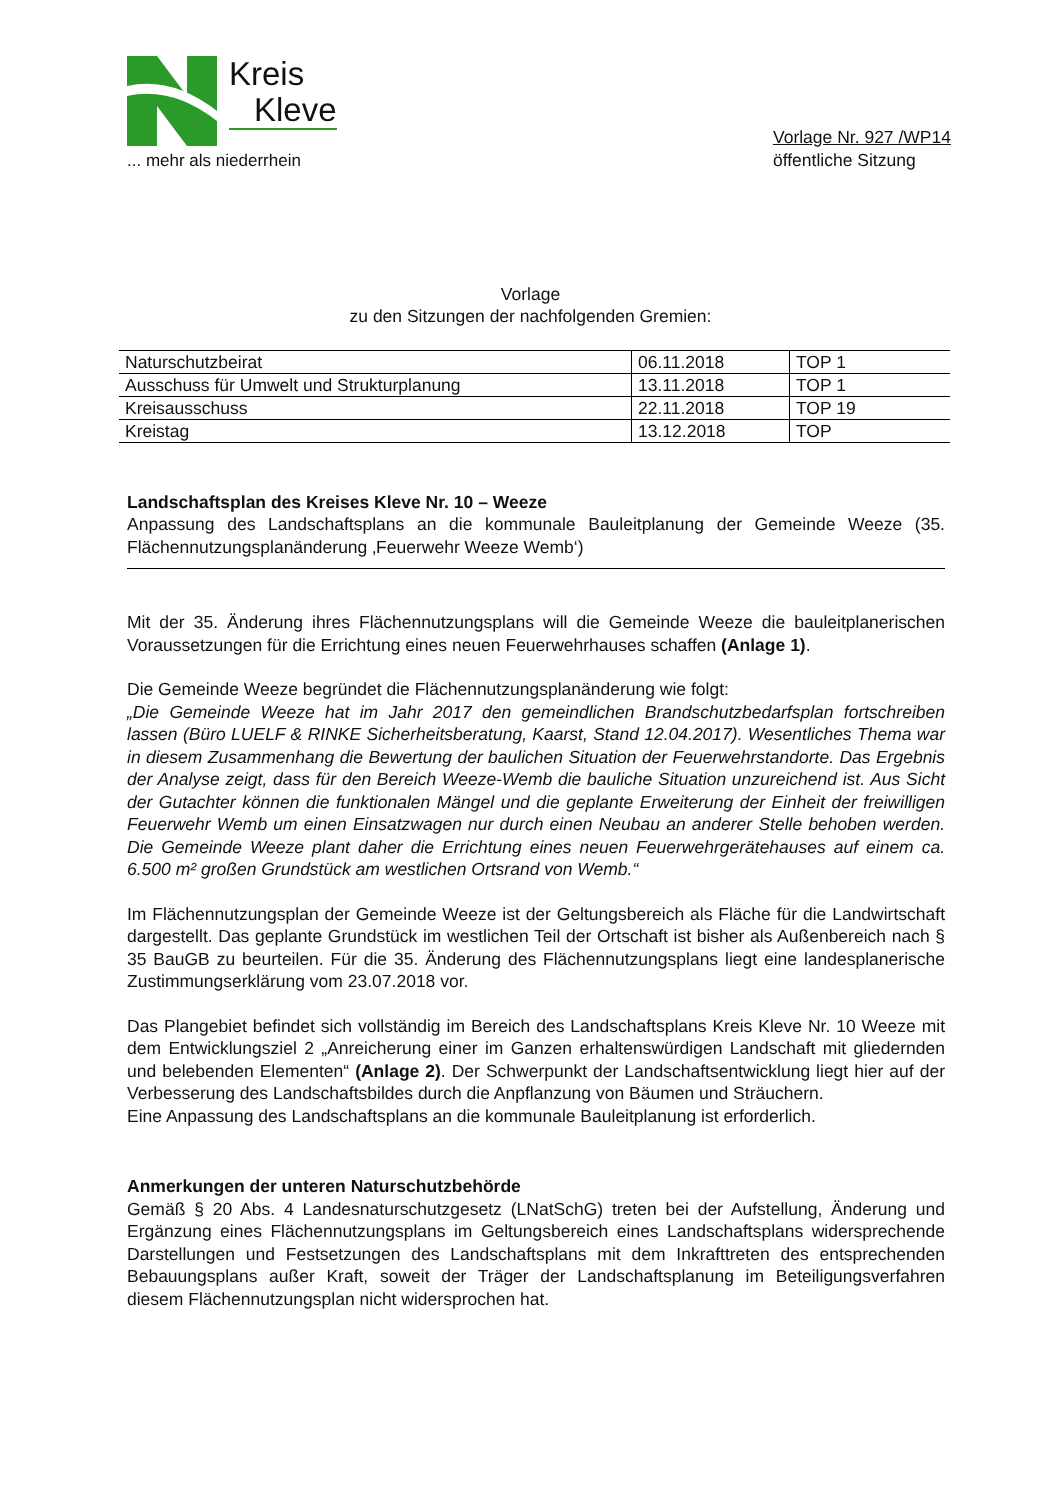Kreis
Kleve
... mehr als niederrhein
Vorlage Nr. 927 /WP14
öffentliche Sitzung
Vorlage
zu den Sitzungen der nachfolgenden Gremien:
| Naturschutzbeirat | 06.11.2018 | TOP 1 |
| Ausschuss für Umwelt und Strukturplanung | 13.11.2018 | TOP 1 |
| Kreisausschuss | 22.11.2018 | TOP 19 |
| Kreistag | 13.12.2018 | TOP |
Landschaftsplan des Kreises Kleve Nr. 10 – Weeze
Anpassung des Landschaftsplans an die kommunale Bauleitplanung der Gemeinde Weeze (35. Flächennutzungsplanänderung ‚Feuerwehr Weeze Wemb‘)
Mit der 35. Änderung ihres Flächennutzungsplans will die Gemeinde Weeze die bauleitplanerischen Voraussetzungen für die Errichtung eines neuen Feuerwehrhauses schaffen (Anlage 1).
Die Gemeinde Weeze begründet die Flächennutzungsplanänderung wie folgt:
„Die Gemeinde Weeze hat im Jahr 2017 den gemeindlichen Brandschutzbedarfsplan fortschreiben lassen (Büro LUELF & RINKE Sicherheitsberatung, Kaarst, Stand 12.04.2017). Wesentliches Thema war in diesem Zusammenhang die Bewertung der baulichen Situation der Feuerwehrstandorte. Das Ergebnis der Analyse zeigt, dass für den Bereich Weeze-Wemb die bauliche Situation unzureichend ist. Aus Sicht der Gutachter können die funktionalen Mängel und die geplante Erweiterung der Einheit der freiwilligen Feuerwehr Wemb um einen Einsatzwagen nur durch einen Neubau an anderer Stelle behoben werden. Die Gemeinde Weeze plant daher die Errichtung eines neuen Feuerwehrgerätehauses auf einem ca. 6.500 m² großen Grundstück am westlichen Ortsrand von Wemb.“
Im Flächennutzungsplan der Gemeinde Weeze ist der Geltungsbereich als Fläche für die Landwirtschaft dargestellt. Das geplante Grundstück im westlichen Teil der Ortschaft ist bisher als Außenbereich nach § 35 BauGB zu beurteilen. Für die 35. Änderung des Flächennutzungsplans liegt eine landesplanerische Zustimmungserklärung vom 23.07.2018 vor.
Das Plangebiet befindet sich vollständig im Bereich des Landschaftsplans Kreis Kleve Nr. 10 Weeze mit dem Entwicklungsziel 2 „Anreicherung einer im Ganzen erhaltenswürdigen Landschaft mit gliedernden und belebenden Elementen“ (Anlage 2). Der Schwerpunkt der Landschaftsentwicklung liegt hier auf der Verbesserung des Landschaftsbildes durch die Anpflanzung von Bäumen und Sträuchern.
Eine Anpassung des Landschaftsplans an die kommunale Bauleitplanung ist erforderlich.
Anmerkungen der unteren Naturschutzbehörde
Gemäß § 20 Abs. 4 Landesnaturschutzgesetz (LNatSchG) treten bei der Aufstellung, Änderung und Ergänzung eines Flächennutzungsplans im Geltungsbereich eines Landschaftsplans widersprechende Darstellungen und Festsetzungen des Landschaftsplans mit dem Inkrafttreten des entsprechenden Bebauungsplans außer Kraft, soweit der Träger der Landschaftsplanung im Beteiligungsverfahren diesem Flächennutzungsplan nicht widersprochen hat.